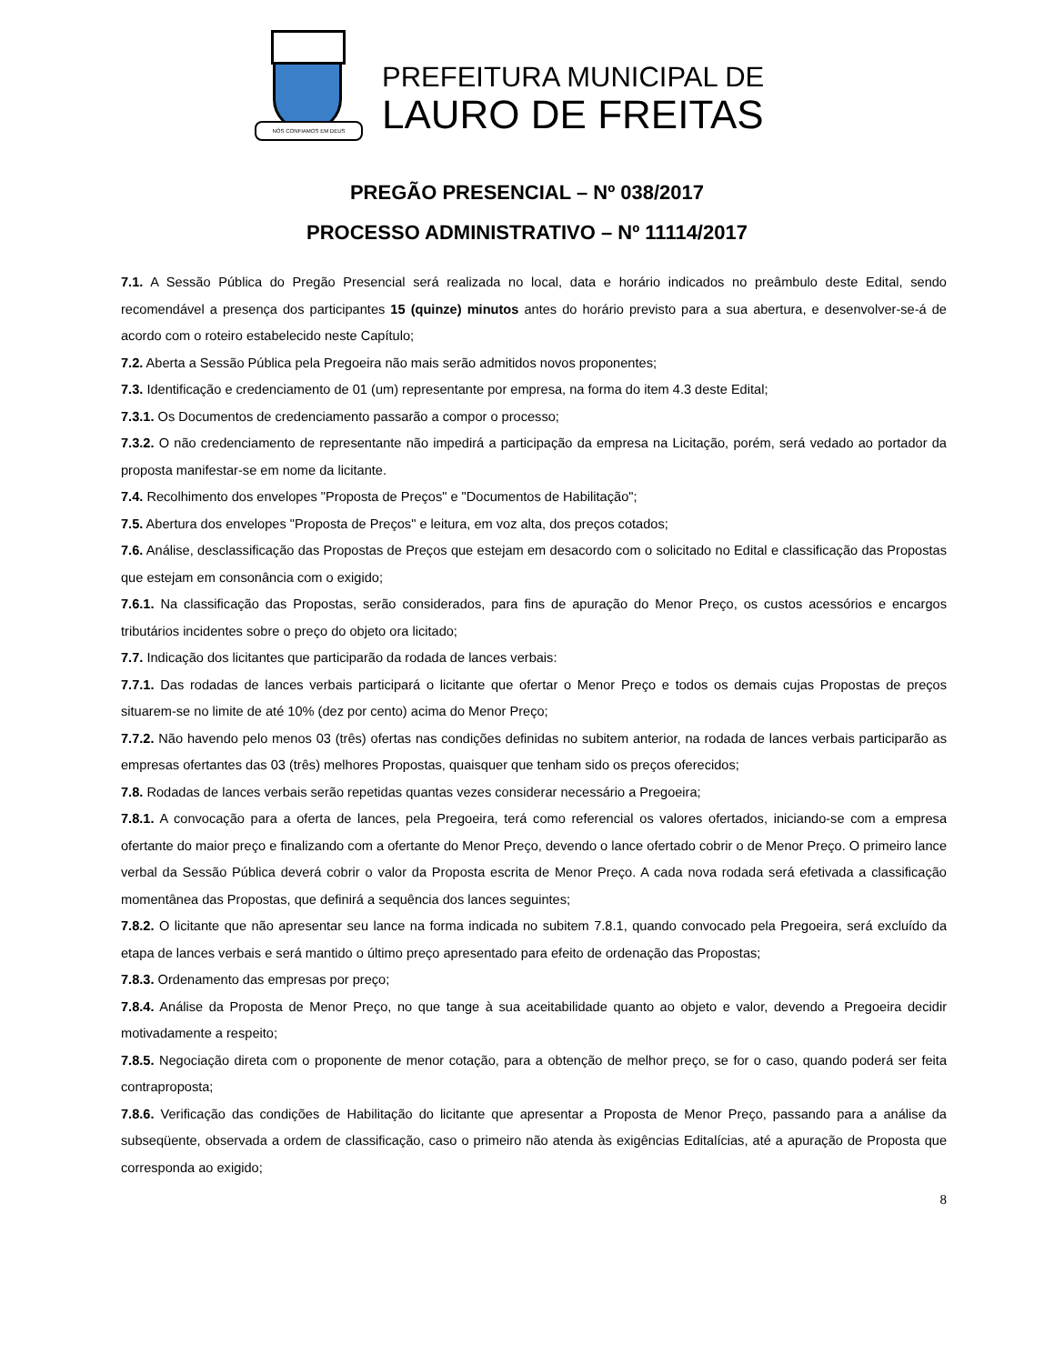NÓS CONFIAMOS EM DEUS
PREFEITURA MUNICIPAL DE
LAURO DE FREITAS
PREGÃO PRESENCIAL – Nº 038/2017
PROCESSO ADMINISTRATIVO – Nº 11114/2017
7.1. A Sessão Pública do Pregão Presencial será realizada no local, data e horário indicados no preâmbulo deste Edital, sendo recomendável a presença dos participantes 15 (quinze) minutos antes do horário previsto para a sua abertura, e desenvolver-se-á de acordo com o roteiro estabelecido neste Capítulo;
7.2. Aberta a Sessão Pública pela Pregoeira não mais serão admitidos novos proponentes;
7.3. Identificação e credenciamento de 01 (um) representante por empresa, na forma do item 4.3 deste Edital;
7.3.1. Os Documentos de credenciamento passarão a compor o processo;
7.3.2. O não credenciamento de representante não impedirá a participação da empresa na Licitação, porém, será vedado ao portador da proposta manifestar-se em nome da licitante.
7.4. Recolhimento dos envelopes "Proposta de Preços" e "Documentos de Habilitação";
7.5. Abertura dos envelopes "Proposta de Preços" e leitura, em voz alta, dos preços cotados;
7.6. Análise, desclassificação das Propostas de Preços que estejam em desacordo com o solicitado no Edital e classificação das Propostas que estejam em consonância com o exigido;
7.6.1. Na classificação das Propostas, serão considerados, para fins de apuração do Menor Preço, os custos acessórios e encargos tributários incidentes sobre o preço do objeto ora licitado;
7.7. Indicação dos licitantes que participarão da rodada de lances verbais:
7.7.1. Das rodadas de lances verbais participará o licitante que ofertar o Menor Preço e todos os demais cujas Propostas de preços situarem-se no limite de até 10% (dez por cento) acima do Menor Preço;
7.7.2. Não havendo pelo menos 03 (três) ofertas nas condições definidas no subitem anterior, na rodada de lances verbais participarão as empresas ofertantes das 03 (três) melhores Propostas, quaisquer que tenham sido os preços oferecidos;
7.8. Rodadas de lances verbais serão repetidas quantas vezes considerar necessário a Pregoeira;
7.8.1. A convocação para a oferta de lances, pela Pregoeira, terá como referencial os valores ofertados, iniciando-se com a empresa ofertante do maior preço e finalizando com a ofertante do Menor Preço, devendo o lance ofertado cobrir o de Menor Preço. O primeiro lance verbal da Sessão Pública deverá cobrir o valor da Proposta escrita de Menor Preço. A cada nova rodada será efetivada a classificação momentânea das Propostas, que definirá a sequência dos lances seguintes;
7.8.2. O licitante que não apresentar seu lance na forma indicada no subitem 7.8.1, quando convocado pela Pregoeira, será excluído da etapa de lances verbais e será mantido o último preço apresentado para efeito de ordenação das Propostas;
7.8.3. Ordenamento das empresas por preço;
7.8.4. Análise da Proposta de Menor Preço, no que tange à sua aceitabilidade quanto ao objeto e valor, devendo a Pregoeira decidir motivadamente a respeito;
7.8.5. Negociação direta com o proponente de menor cotação, para a obtenção de melhor preço, se for o caso, quando poderá ser feita contraproposta;
7.8.6. Verificação das condições de Habilitação do licitante que apresentar a Proposta de Menor Preço, passando para a análise da subseqüente, observada a ordem de classificação, caso o primeiro não atenda às exigências Editalícias, até a apuração de Proposta que corresponda ao exigido;
8